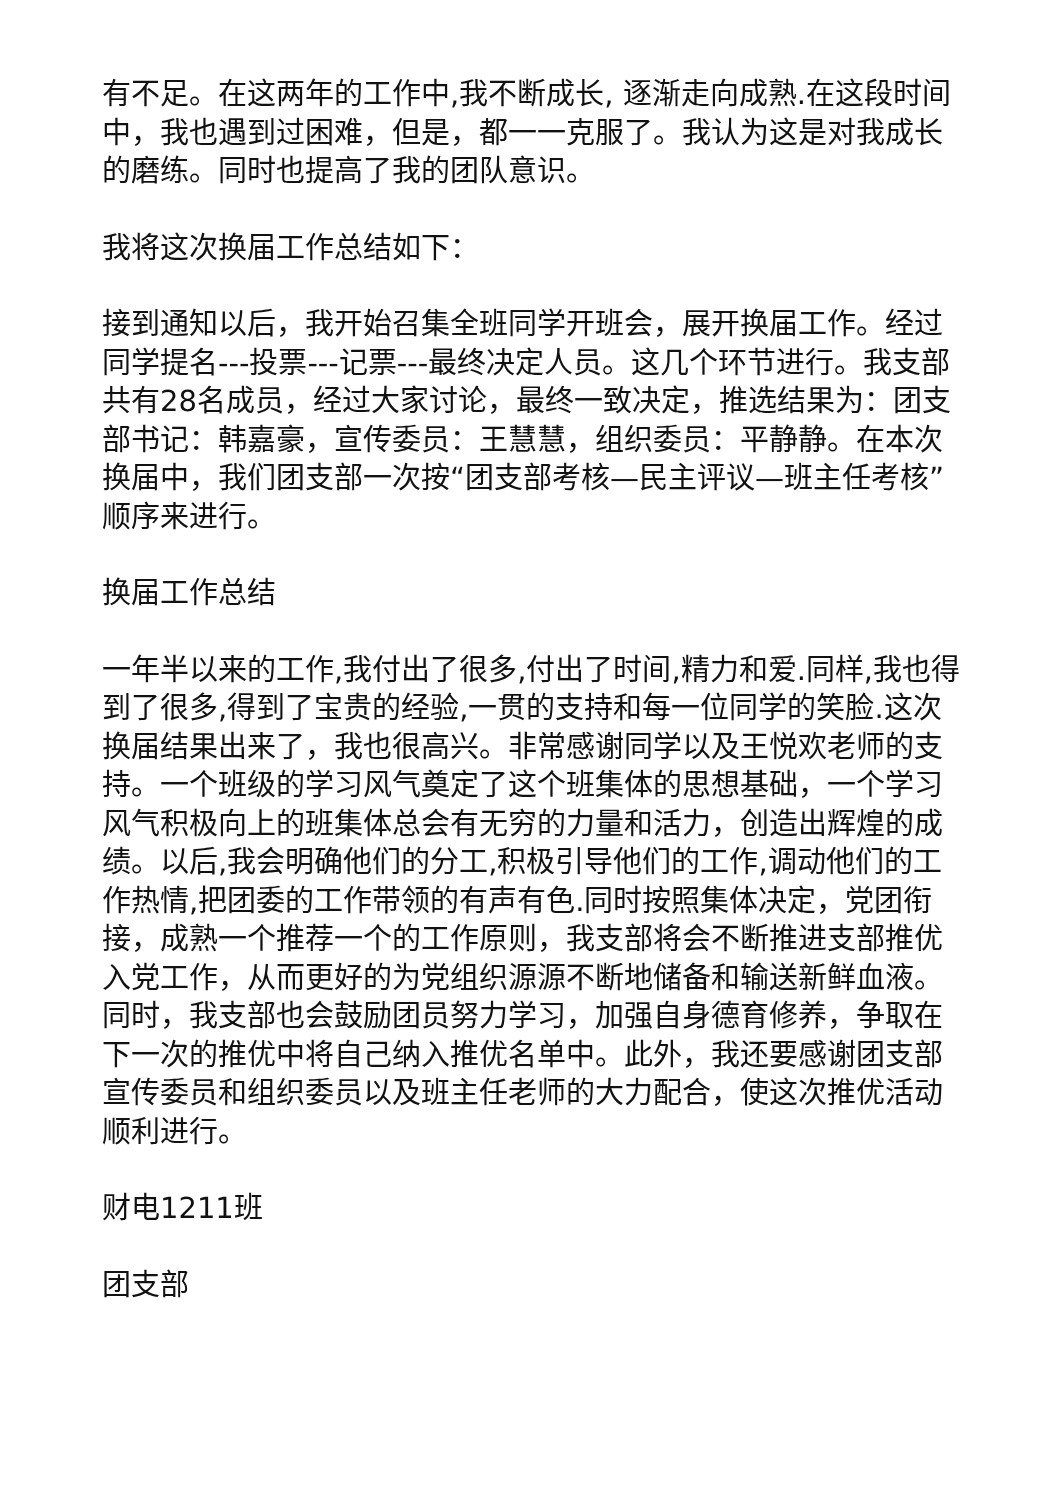有不足。在这两年的工作中,我不断成长, 逐渐走向成熟.在这段时间中，我也遇到过困难，但是，都一一克服了。我认为这是对我成长的磨练。同时也提高了我的团队意识。
我将这次换届工作总结如下：
接到通知以后，我开始召集全班同学开班会，展开换届工作。经过同学提名---投票---记票---最终决定人员。这几个环节进行。我支部共有28名成员，经过大家讨论，最终一致决定，推选结果为：团支部书记：韩嘉豪，宣传委员：王慧慧，组织委员：平静静。在本次换届中，我们团支部一次按“团支部考核—民主评议—班主任考核”顺序来进行。
换届工作总结
一年半以来的工作,我付出了很多,付出了时间,精力和爱.同样,我也得到了很多,得到了宝贵的经验,一贯的支持和每一位同学的笑脸.这次换届结果出来了，我也很高兴。非常感谢同学以及王悦欢老师的支持。一个班级的学习风气奠定了这个班集体的思想基础，一个学习风气积极向上的班集体总会有无穷的力量和活力，创造出辉煌的成绩。以后,我会明确他们的分工,积极引导他们的工作,调动他们的工作热情,把团委的工作带领的有声有色.同时按照集体决定，党团衔接，成熟一个推荐一个的工作原则，我支部将会不断推进支部推优入党工作，从而更好的为党组织源源不断地储备和输送新鲜血液。同时，我支部也会鼓励团员努力学习，加强自身德育修养，争取在下一次的推优中将自己纳入推优名单中。此外，我还要感谢团支部宣传委员和组织委员以及班主任老师的大力配合，使这次推优活动顺利进行。
财电1211班
团支部